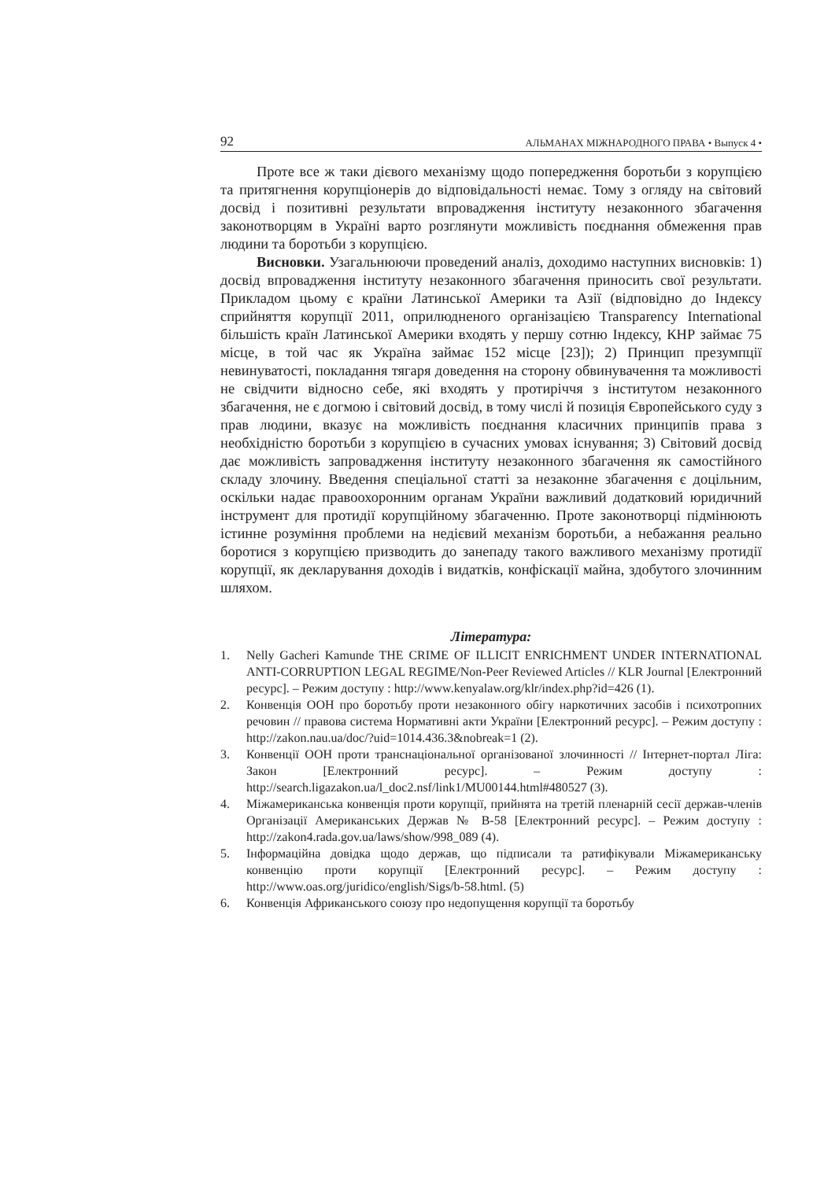92 АЛЬМАНАХ МІЖНАРОДНОГО ПРАВА • Выпуск 4 •
Проте все ж таки дієвого механізму щодо попередження боротьби з корупцією та притягнення корупціонерів до відповідальності немає. Тому з огляду на світовий досвід і позитивні результати впровадження інституту незаконного збагачення законотворцям в Україні варто розглянути можливість поєднання обмеження прав людини та боротьби з корупцією.
Висновки. Узагальнюючи проведений аналіз, доходимо наступних висновків: 1) досвід впровадження інституту незаконного збагачення приносить свої результати. Прикладом цьому є країни Латинської Америки та Азії (відповідно до Індексу сприйняття корупції 2011, оприлюдненого організацією Transparency International більшість країн Латинської Америки входять у першу сотню Індексу, КНР займає 75 місце, в той час як Україна займає 152 місце [23]); 2) Принцип презумпції невинуватості, покладання тягаря доведення на сторону обвинувачення та можливості не свідчити відносно себе, які входять у протиріччя з інститутом незаконного збагачення, не є догмою і світовий досвід, в тому числі й позиція Європейського суду з прав людини, вказує на можливість поєднання класичних принципів права з необхідністю боротьби з корупцією в сучасних умовах існування; 3) Світовий досвід дає можливість запровадження інституту незаконного збагачення як самостійного складу злочину. Введення спеціальної статті за незаконне збагачення є доцільним, оскільки надає правоохоронним органам України важливий додатковий юридичний інструмент для протидії корупційному збагаченню. Проте законотворці підмінюють істинне розуміння проблеми на недієвий механізм боротьби, а небажання реально боротися з корупцією призводить до занепаду такого важливого механізму протидії корупції, як декларування доходів і видатків, конфіскації майна, здобутого злочинним шляхом.
Література:
1. Nelly Gacheri Kamunde THE CRIME OF ILLICIT ENRICHMENT UNDER INTERNATIONAL ANTI-CORRUPTION LEGAL REGIME/Non-Peer Reviewed Articles // KLR Journal [Електронний ресурс]. – Режим доступу : http://www.kenyalaw.org/klr/index.php?id=426 (1).
2. Конвенція ООН про боротьбу проти незаконного обігу наркотичних засобів і психотропних речовин // правова система Нормативні акти України [Електронний ресурс]. – Режим доступу : http://zakon.nau.ua/doc/?uid=1014.436.3&nobreak=1 (2).
3. Конвенції ООН проти транснаціональної організованої злочинності // Інтернет-портал Ліга: Закон [Електронний ресурс]. – Режим доступу : http://search.ligazakon.ua/l_doc2.nsf/link1/MU00144.html#480527 (3).
4. Міжамериканська конвенція проти корупції, прийнята на третій пленарній сесії держав-членів Організації Американських Держав № B-58 [Електронний ресурс]. – Режим доступу : http://zakon4.rada.gov.ua/laws/show/998_089 (4).
5. Інформаційна довідка щодо держав, що підписали та ратифікували Міжамериканську конвенцію проти корупції [Електронний ресурс]. – Режим доступу : http://www.oas.org/juridico/english/Sigs/b-58.html. (5)
6. Конвенція Африканського союзу про недопущення корупції та боротьбу